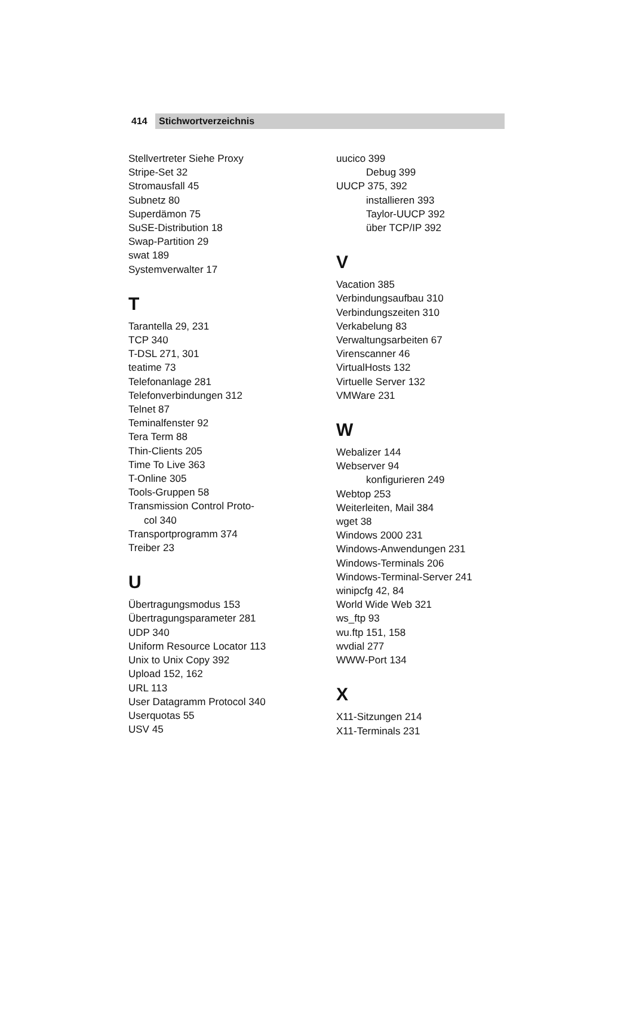414 Stichwortverzeichnis
Stellvertreter Siehe Proxy
Stripe-Set 32
Stromausfall 45
Subnetz 80
Superdämon 75
SuSE-Distribution 18
Swap-Partition 29
swat 189
Systemverwalter 17
T
Tarantella 29, 231
TCP 340
T-DSL 271, 301
teatime 73
Telefonanlage 281
Telefonverbindungen 312
Telnet 87
Teminalfenster 92
Tera Term 88
Thin-Clients 205
Time To Live 363
T-Online 305
Tools-Gruppen 58
Transmission Control Proto-
col 340
Transportprogramm 374
Treiber 23
U
Übertragungsmodus 153
Übertragungsparameter 281
UDP 340
Uniform Resource Locator 113
Unix to Unix Copy 392
Upload 152, 162
URL 113
User Datagramm Protocol 340
Userquotas 55
USV 45
uucico 399
Debug 399
UUCP 375, 392
installieren 393
Taylor-UUCP 392
über TCP/IP 392
V
Vacation 385
Verbindungsaufbau 310
Verbindungszeiten 310
Verkabelung 83
Verwaltungsarbeiten 67
Virenscanner 46
VirtualHosts 132
Virtuelle Server 132
VMWare 231
W
Webalizer 144
Webserver 94
konfigurieren 249
Webtop 253
Weiterleiten, Mail 384
wget 38
Windows 2000 231
Windows-Anwendungen 231
Windows-Terminals 206
Windows-Terminal-Server 241
winipcfg 42, 84
World Wide Web 321
ws_ftp 93
wu.ftp 151, 158
wvdial 277
WWW-Port 134
X
X11-Sitzungen 214
X11-Terminals 231